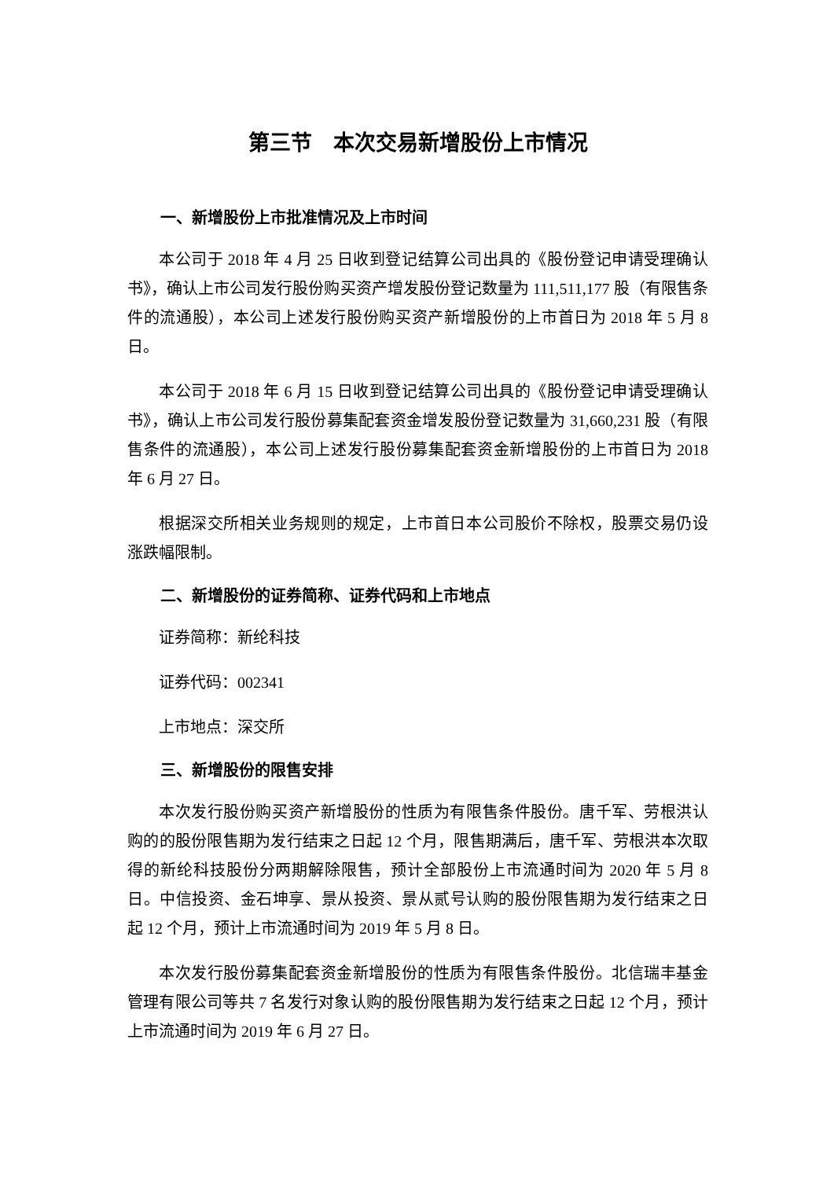第三节　本次交易新增股份上市情况
一、新增股份上市批准情况及上市时间
本公司于 2018 年 4 月 25 日收到登记结算公司出具的《股份登记申请受理确认书》，确认上市公司发行股份购买资产增发股份登记数量为 111,511,177 股（有限售条件的流通股），本公司上述发行股份购买资产新增股份的上市首日为 2018 年 5 月 8 日。
本公司于 2018 年 6 月 15 日收到登记结算公司出具的《股份登记申请受理确认书》，确认上市公司发行股份募集配套资金增发股份登记数量为 31,660,231 股（有限售条件的流通股），本公司上述发行股份募集配套资金新增股份的上市首日为 2018 年 6 月 27 日。
根据深交所相关业务规则的规定，上市首日本公司股价不除权，股票交易仍设涨跌幅限制。
二、新增股份的证券简称、证券代码和上市地点
证券简称：新纶科技
证券代码：002341
上市地点：深交所
三、新增股份的限售安排
本次发行股份购买资产新增股份的性质为有限售条件股份。唐千军、劳根洪认购的的股份限售期为发行结束之日起 12 个月，限售期满后，唐千军、劳根洪本次取得的新纶科技股份分两期解除限售，预计全部股份上市流通时间为 2020 年 5 月 8 日。中信投资、金石坤享、景从投资、景从贰号认购的股份限售期为发行结束之日起 12 个月，预计上市流通时间为 2019 年 5 月 8 日。
本次发行股份募集配套资金新增股份的性质为有限售条件股份。北信瑞丰基金管理有限公司等共 7 名发行对象认购的股份限售期为发行结束之日起 12 个月，预计上市流通时间为 2019 年 6 月 27 日。